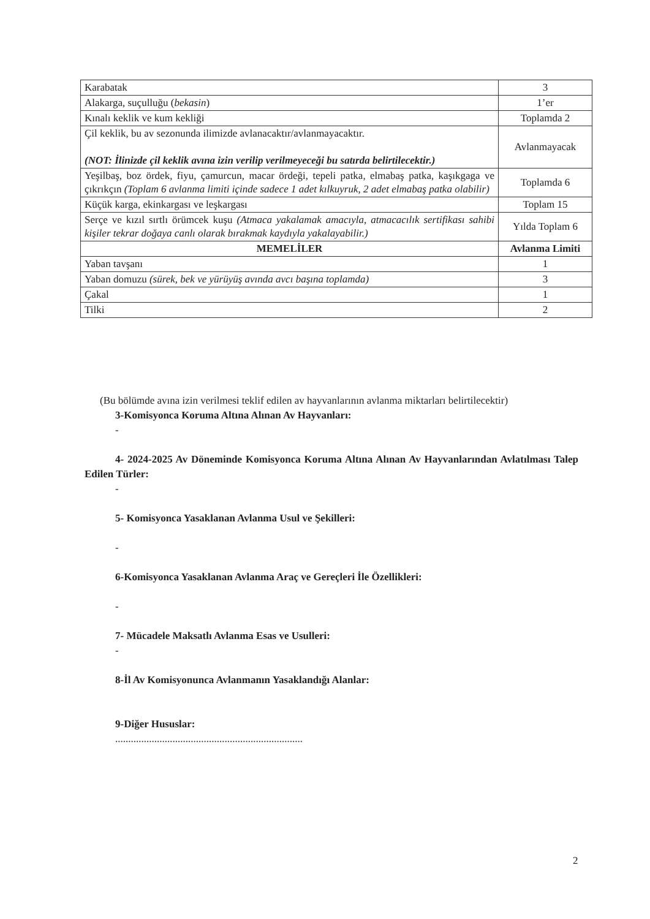| Karabatak | 3 |
| Alakarga, suçulluğu ( bekasin ) | 1’er |
| Kınalı keklik ve kum kekliği | Toplamda 2 |
| Çil keklik, bu av sezonunda ilimizde avlanacaktır/avlanmayacaktır. (NOT: İlinizde çil keklik avına izin verilip verilmeyeceği bu satırda belirtilecektir.) | Avlanmayacak |
| Yeşilbaş, boz ördek, fiyu, çamurcun, macar ördeği, tepeli patka, elmabaş patka, kaşıkgaga ve çıkrıkçın (Toplam 6 avlanma limiti içinde sadece 1 adet kılkuyruk, 2 adet elmabaş patka olabilir) | Toplamda 6 |
| Küçük karga, ekinkargası ve leşkargası | Toplam 15 |
| Serçe ve kızıl sırtlı örümcek kuşu (Atmaca yakalamak amacıyla, atmacacılık sertifikası sahibi kişiler tekrar doğaya canlı olarak bırakmak kaydıyla yakalayabilir.) | Yılda Toplam 6 |
| MEMELİLER | Avlanma Limiti |
| Yaban tavşanı | 1 |
| Yaban domuzu (sürek, bek ve yürüyüş avında avcı başına toplamda) | 3 |
| Çakal | 1 |
| Tilki | 2 |
(Bu bölümde avına izin verilmesi teklif edilen av hayvanlarının avlanma miktarları belirtilecektir)
3-Komisyonca Koruma Altına Alınan Av Hayvanları:
-
4- 2024-2025 Av Döneminde Komisyonca Koruma Altına Alınan Av Hayvanlarından Avlatılması Talep Edilen Türler:
-
5- Komisyonca Yasaklanan Avlanma Usul ve Şekilleri:
-
6-Komisyonca Yasaklanan Avlanma Araç ve Gereçleri İle Özellikleri:
-
7- Mücadele Maksatlı Avlanma Esas ve Usulleri:
-
8-İl Av Komisyonunca Avlanmanın Yasaklandığı Alanlar:
9-Diğer Hususlar:
........................................................................
2